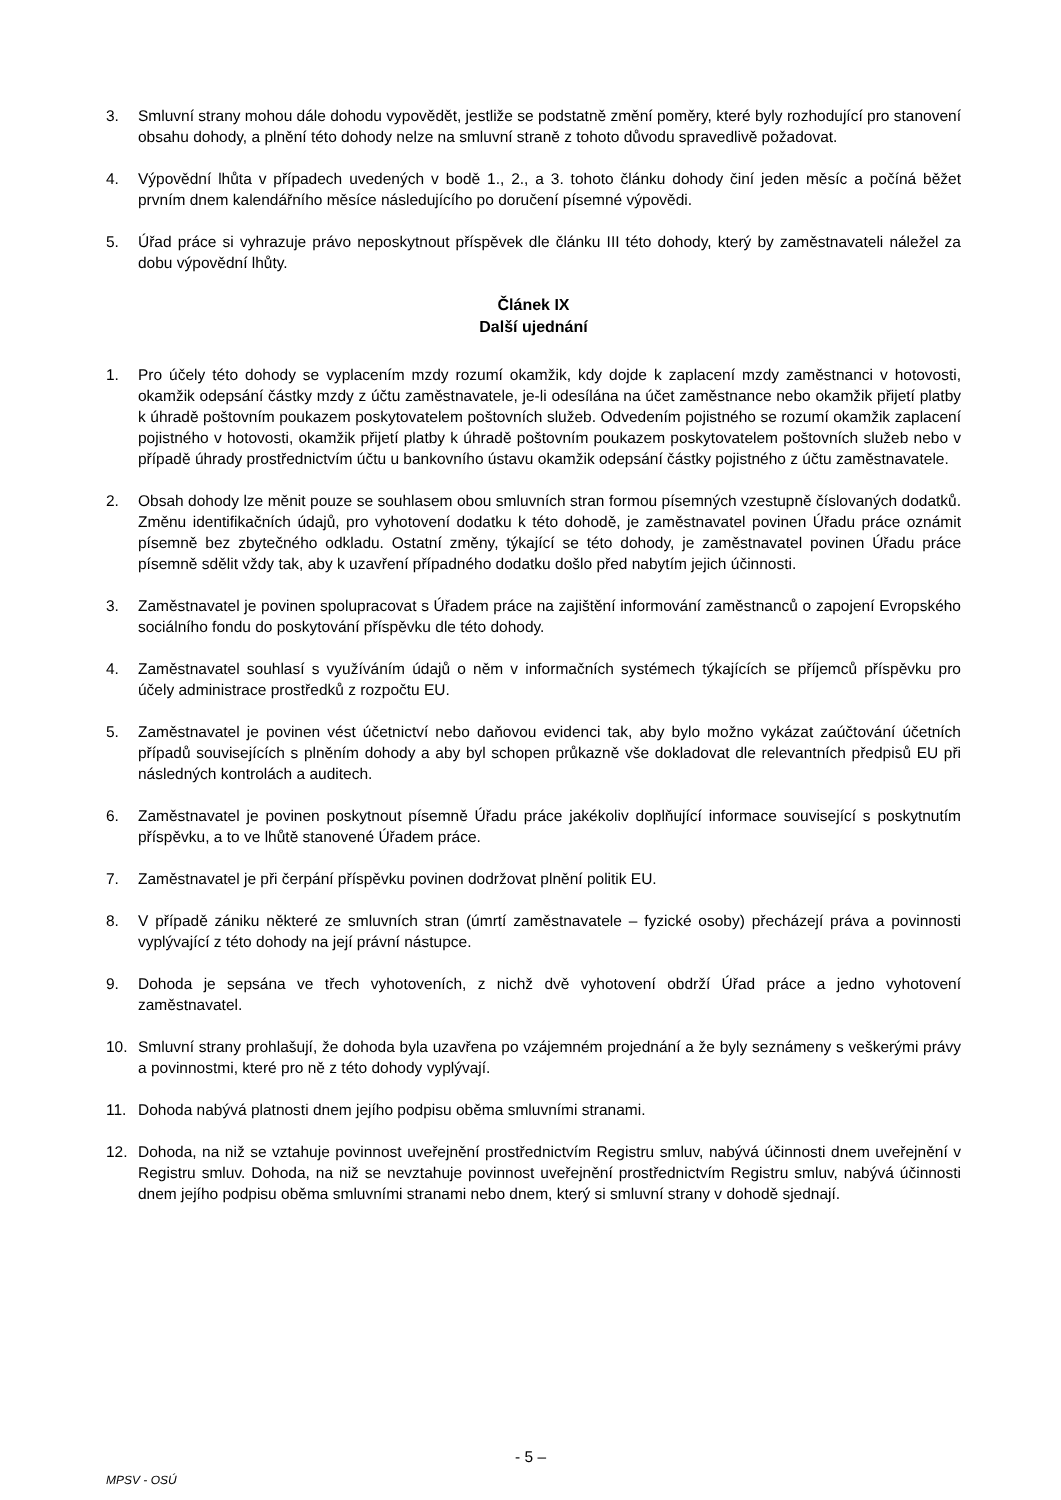3. Smluvní strany mohou dále dohodu vypovědět, jestliže se podstatně změní poměry, které byly rozhodující pro stanovení obsahu dohody, a plnění této dohody nelze na smluvní straně z tohoto důvodu spravedlivě požadovat.
4. Výpovědní lhůta v případech uvedených v bodě 1., 2., a 3. tohoto článku dohody činí jeden měsíc a počíná běžet prvním dnem kalendářního měsíce následujícího po doručení písemné výpovědi.
5. Úřad práce si vyhrazuje právo neposkytnout příspěvek dle článku III této dohody, který by zaměstnavateli náležel za dobu výpovědní lhůty.
Článek IX
Další ujednání
1. Pro účely této dohody se vyplacením mzdy rozumí okamžik, kdy dojde k zaplacení mzdy zaměstnanci v hotovosti, okamžik odepsání částky mzdy z účtu zaměstnavatele, je-li odesílána na účet zaměstnance nebo okamžik přijetí platby k úhradě poštovním poukazem poskytovatelem poštovních služeb. Odvedením pojistného se rozumí okamžik zaplacení pojistného v hotovosti, okamžik přijetí platby k úhradě poštovním poukazem poskytovatelem poštovních služeb nebo v případě úhrady prostřednictvím účtu u bankovního ústavu okamžik odepsání částky pojistného z účtu zaměstnavatele.
2. Obsah dohody lze měnit pouze se souhlasem obou smluvních stran formou písemných vzestupně číslovaných dodatků. Změnu identifikačních údajů, pro vyhotovení dodatku k této dohodě, je zaměstnavatel povinen Úřadu práce oznámit písemně bez zbytečného odkladu. Ostatní změny, týkající se této dohody, je zaměstnavatel povinen Úřadu práce písemně sdělit vždy tak, aby k uzavření případného dodatku došlo před nabytím jejich účinnosti.
3. Zaměstnavatel je povinen spolupracovat s Úřadem práce na zajištění informování zaměstnanců o zapojení Evropského sociálního fondu do poskytování příspěvku dle této dohody.
4. Zaměstnavatel souhlasí s využíváním údajů o něm v informačních systémech týkajících se příjemců příspěvku pro účely administrace prostředků z rozpočtu EU.
5. Zaměstnavatel je povinen vést účetnictví nebo daňovou evidenci tak, aby bylo možno vykázat zaúčtování účetních případů souvisejících s plněním dohody a aby byl schopen průkazně vše dokladovat dle relevantních předpisů EU při následných kontrolách a auditech.
6. Zaměstnavatel je povinen poskytnout písemně Úřadu práce jakékoliv doplňující informace související s poskytnutím příspěvku, a to ve lhůtě stanovené Úřadem práce.
7. Zaměstnavatel je při čerpání příspěvku povinen dodržovat plnění politik EU.
8. V případě zániku některé ze smluvních stran (úmrtí zaměstnavatele – fyzické osoby) přecházejí práva a povinnosti vyplývající z této dohody na její právní nástupce.
9. Dohoda je sepsána ve třech vyhotoveních, z nichž dvě vyhotovení obdrží Úřad práce a jedno vyhotovení zaměstnavatel.
10. Smluvní strany prohlašují, že dohoda byla uzavřena po vzájemném projednání a že byly seznámeny s veškerými právy a povinnostmi, které pro ně z této dohody vyplývají.
11. Dohoda nabývá platnosti dnem jejího podpisu oběma smluvními stranami.
12. Dohoda, na niž se vztahuje povinnost uveřejnění prostřednictvím Registru smluv, nabývá účinnosti dnem uveřejnění v Registru smluv. Dohoda, na niž se nevztahuje povinnost uveřejnění prostřednictvím Registru smluv, nabývá účinnosti dnem jejího podpisu oběma smluvními stranami nebo dnem, který si smluvní strany v dohodě sjednají.
- 5 –
MPSV - OSÚ